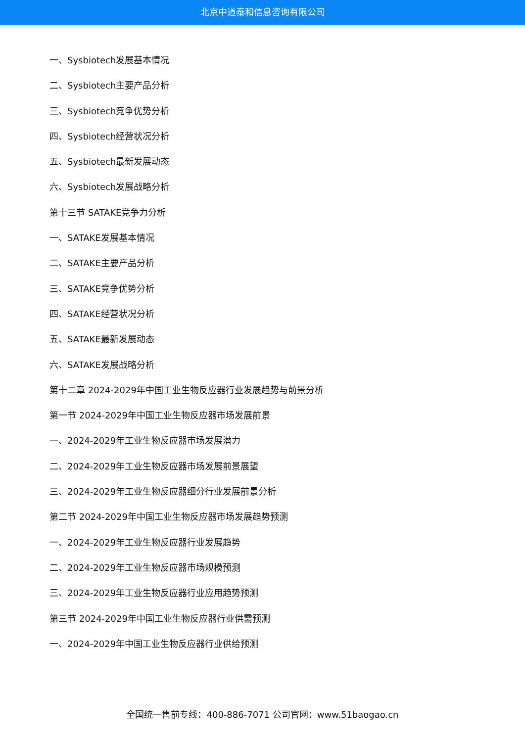北京中道泰和信息咨询有限公司
一、Sysbiotech发展基本情况
二、Sysbiotech主要产品分析
三、Sysbiotech竞争优势分析
四、Sysbiotech经营状况分析
五、Sysbiotech最新发展动态
六、Sysbiotech发展战略分析
第十三节 SATAKE竞争力分析
一、SATAKE发展基本情况
二、SATAKE主要产品分析
三、SATAKE竞争优势分析
四、SATAKE经营状况分析
五、SATAKE最新发展动态
六、SATAKE发展战略分析
第十二章 2024-2029年中国工业生物反应器行业发展趋势与前景分析
第一节 2024-2029年中国工业生物反应器市场发展前景
一、2024-2029年工业生物反应器市场发展潜力
二、2024-2029年工业生物反应器市场发展前景展望
三、2024-2029年工业生物反应器细分行业发展前景分析
第二节 2024-2029年中国工业生物反应器市场发展趋势预测
一、2024-2029年工业生物反应器行业发展趋势
二、2024-2029年工业生物反应器市场规模预测
三、2024-2029年工业生物反应器行业应用趋势预测
第三节 2024-2029年中国工业生物反应器行业供需预测
一、2024-2029年中国工业生物反应器行业供给预测
全国统一售前专线：400-886-7071 公司官网：www.51baogao.cn